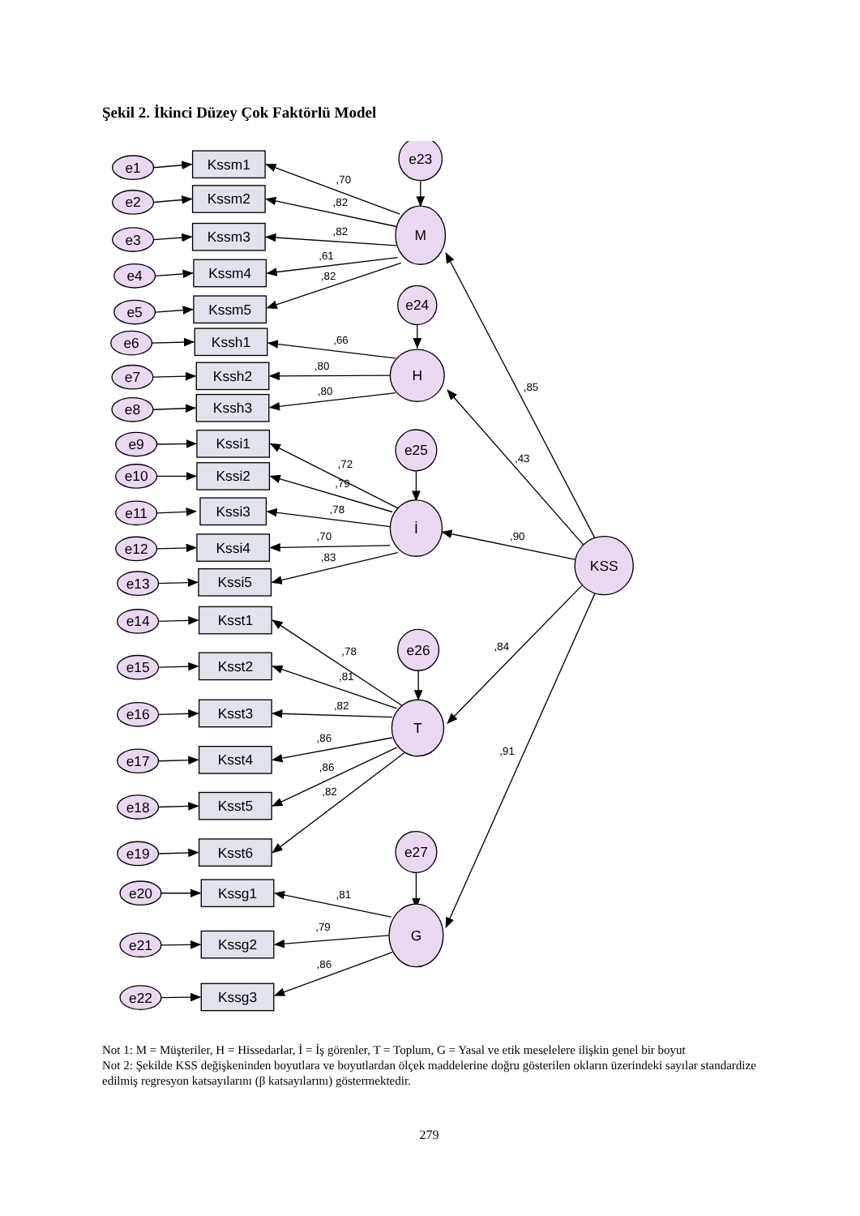Şekil 2. İkinci Düzey Çok Faktörlü Model
e1
e2
e3
e4
e5
e6
e7
e8
e9
e10
e11
e12
e13
e14
e15
e16
e17
e18
e19
e20
e21
e22
Kssm1
Kssm2
Kssm3
Kssm4
Kssm5
Kssh1
Kssh2
Kssh3
Kssi1
Kssi2
Kssi3
Kssi4
Kssi5
Ksst1
Ksst2
Ksst3
Ksst4
Ksst5
Ksst6
Kssg1
Kssg2
Kssg3
e23
e24
e25
e26
e27
M
H
İ
T
G
KSS
,70
,82
,82
,61
,82
,66
,80
,80
,72
,79
,78
,70
,83
,78
,81
,82
,86
,86
,82
,81
,79
,86
,85
,43
,90
,84
,91
Not 1: M = Müşteriler, H = Hissedarlar, İ = İş görenler, T = Toplum, G = Yasal ve etik meselelere ilişkin genel bir boyut
Not 2: Şekilde KSS değişkeninden boyutlara ve boyutlardan ölçek maddelerine doğru gösterilen okların üzerindeki sayılar standardize edilmiş regresyon katsayılarını (β katsayılarını) göstermektedir.
279